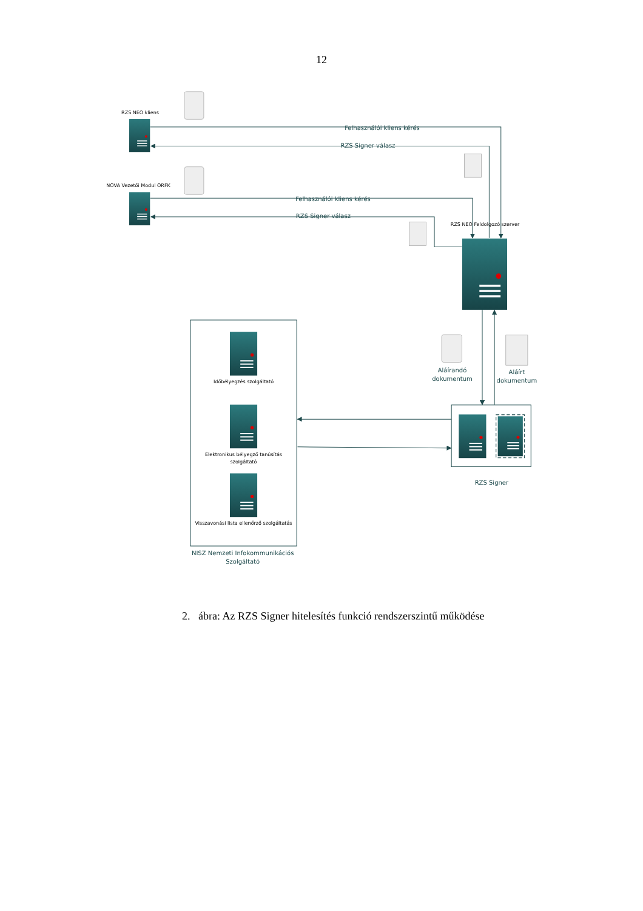12
RZS NEO kliens
NOVA Vezetői Modul ORFK
RZS NEO Feldolgozó szerver
Időbélyegzés szolgáltató
Elektronikus bélyegző tanúsítás
szolgáltató
Visszavonási lista ellenőrző szolgáltatás
Felhasználói kliens kérés
RZS Signer válasz
Felhasználói kliens kérés
RZS Signer válasz
Aláírandó
dokumentum
Aláírt
dokumentum
RZS Signer
NISZ Nemzeti Infokommunikációs
Szolgáltató
2. ábra: Az RZS Signer hitelesítés funkció rendszerszintű működése